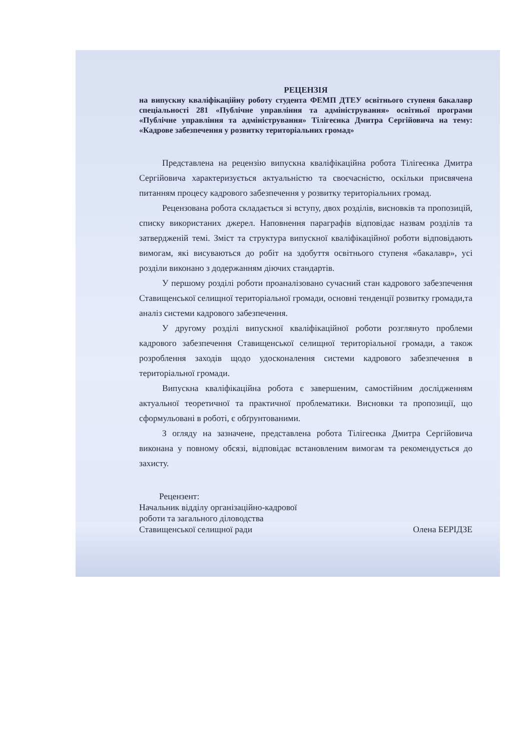РЕЦЕНЗІЯ
на випускну кваліфікаційну роботу студента ФЕМП ДТЕУ освітнього ступеня бакалавр спеціальності 281 «Публічне управління та адміністрування» освітньої програми «Публічне управління та адміністрування» Тілігеєнка Дмитра Сергійовича на тему: «Кадрове забезпечення у розвитку територіальних громад»
Представлена на рецензію випускна кваліфікаційна робота Тілігеєнка Дмитра Сергійовича характеризується актуальністю та своєчасністю, оскільки присвячена питанням процесу кадрового забезпечення у розвитку територіальних громад.
Рецензована робота складається зі вступу, двох розділів, висновків та пропозицій, списку використаних джерел. Наповнення параграфів відповідає назвам розділів та затвердженій темі. Зміст та структура випускної кваліфікаційної роботи відповідають вимогам, які висуваються до робіт на здобуття освітнього ступеня «бакалавр», усі розділи виконано з додержанням діючих стандартів.
У першому розділі роботи проаналізовано сучасний стан кадрового забезпечення Ставищенської селищної територіальної громади, основні тенденції розвитку громади,та аналіз системи кадрового забезпечення.
У другому розділі випускної кваліфікаційної роботи розглянуто проблеми кадрового забезпечення Ставищенської селищної територіальної громади, а також розроблення заходів щодо удосконалення системи кадрового забезпечення в територіальної громади.
Випускна кваліфікаційна робота є завершеним, самостійним дослідженням актуальної теоретичної та практичної проблематики. Висновки та пропозиції, що сформульовані в роботі, є обґрунтованими.
З огляду на зазначене, представлена робота Тілігеєнка Дмитра Сергійовича виконана у повному обсязі, відповідає встановленим вимогам та рекомендується до захисту.
Рецензент:
Начальник відділу організаційно-кадрової
роботи та загального діловодства
Ставищенської селищної ради
Олена БЕРІДЗЕ